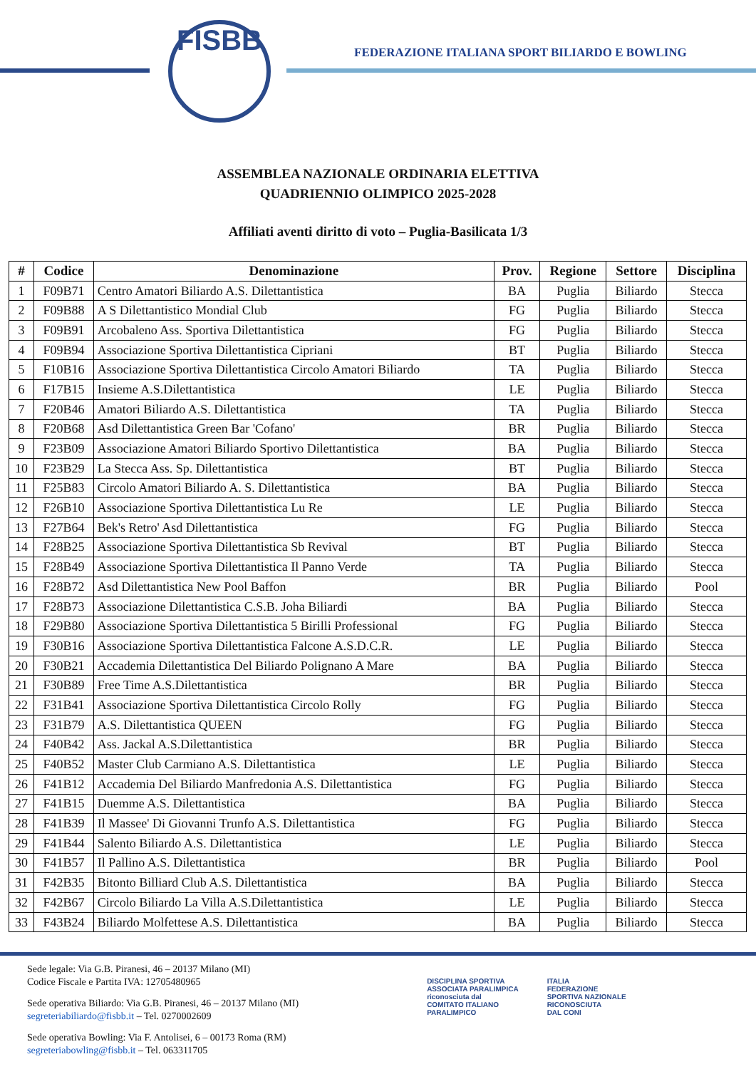FISBB
FEDERAZIONE ITALIANA SPORT BILIARDO E BOWLING
ASSEMBLEA NAZIONALE ORDINARIA ELETTIVA
QUADRIENNIO OLIMPICO 2025-2028
Affiliati aventi diritto di voto – Puglia-Basilicata 1/3
| # | Codice | Denominazione | Prov. | Regione | Settore | Disciplina |
| --- | --- | --- | --- | --- | --- | --- |
| 1 | F09B71 | Centro Amatori Biliardo A.S. Dilettantistica | BA | Puglia | Biliardo | Stecca |
| 2 | F09B88 | A S Dilettantistico Mondial Club | FG | Puglia | Biliardo | Stecca |
| 3 | F09B91 | Arcobaleno Ass. Sportiva Dilettantistica | FG | Puglia | Biliardo | Stecca |
| 4 | F09B94 | Associazione Sportiva Dilettantistica Cipriani | BT | Puglia | Biliardo | Stecca |
| 5 | F10B16 | Associazione Sportiva Dilettantistica Circolo Amatori Biliardo | TA | Puglia | Biliardo | Stecca |
| 6 | F17B15 | Insieme A.S.Dilettantistica | LE | Puglia | Biliardo | Stecca |
| 7 | F20B46 | Amatori Biliardo A.S. Dilettantistica | TA | Puglia | Biliardo | Stecca |
| 8 | F20B68 | Asd Dilettantistica Green Bar 'Cofano' | BR | Puglia | Biliardo | Stecca |
| 9 | F23B09 | Associazione Amatori Biliardo Sportivo Dilettantistica | BA | Puglia | Biliardo | Stecca |
| 10 | F23B29 | La Stecca Ass. Sp. Dilettantistica | BT | Puglia | Biliardo | Stecca |
| 11 | F25B83 | Circolo Amatori Biliardo A. S. Dilettantistica | BA | Puglia | Biliardo | Stecca |
| 12 | F26B10 | Associazione Sportiva Dilettantistica Lu Re | LE | Puglia | Biliardo | Stecca |
| 13 | F27B64 | Bek's Retro' Asd Dilettantistica | FG | Puglia | Biliardo | Stecca |
| 14 | F28B25 | Associazione Sportiva Dilettantistica Sb Revival | BT | Puglia | Biliardo | Stecca |
| 15 | F28B49 | Associazione Sportiva Dilettantistica Il Panno Verde | TA | Puglia | Biliardo | Stecca |
| 16 | F28B72 | Asd Dilettantistica New Pool Baffon | BR | Puglia | Biliardo | Pool |
| 17 | F28B73 | Associazione Dilettantistica C.S.B. Joha Biliardi | BA | Puglia | Biliardo | Stecca |
| 18 | F29B80 | Associazione Sportiva Dilettantistica 5 Birilli Professional | FG | Puglia | Biliardo | Stecca |
| 19 | F30B16 | Associazione Sportiva Dilettantistica Falcone A.S.D.C.R. | LE | Puglia | Biliardo | Stecca |
| 20 | F30B21 | Accademia Dilettantistica Del Biliardo Polignano A Mare | BA | Puglia | Biliardo | Stecca |
| 21 | F30B89 | Free Time A.S.Dilettantistica | BR | Puglia | Biliardo | Stecca |
| 22 | F31B41 | Associazione Sportiva Dilettantistica Circolo Rolly | FG | Puglia | Biliardo | Stecca |
| 23 | F31B79 | A.S. Dilettantistica QUEEN | FG | Puglia | Biliardo | Stecca |
| 24 | F40B42 | Ass. Jackal A.S.Dilettantistica | BR | Puglia | Biliardo | Stecca |
| 25 | F40B52 | Master Club Carmiano A.S. Dilettantistica | LE | Puglia | Biliardo | Stecca |
| 26 | F41B12 | Accademia Del Biliardo Manfredonia A.S. Dilettantistica | FG | Puglia | Biliardo | Stecca |
| 27 | F41B15 | Duemme A.S. Dilettantistica | BA | Puglia | Biliardo | Stecca |
| 28 | F41B39 | Il Massee' Di Giovanni Trunfo A.S. Dilettantistica | FG | Puglia | Biliardo | Stecca |
| 29 | F41B44 | Salento Biliardo A.S. Dilettantistica | LE | Puglia | Biliardo | Stecca |
| 30 | F41B57 | Il Pallino A.S. Dilettantistica | BR | Puglia | Biliardo | Pool |
| 31 | F42B35 | Bitonto Billiard Club A.S. Dilettantistica | BA | Puglia | Biliardo | Stecca |
| 32 | F42B67 | Circolo Biliardo La Villa A.S.Dilettantistica | LE | Puglia | Biliardo | Stecca |
| 33 | F43B24 | Biliardo Molfettese A.S. Dilettantistica | BA | Puglia | Biliardo | Stecca |
Sede legale: Via G.B. Piranesi, 46 – 20137 Milano (MI)
Codice Fiscale e Partita IVA: 12705480965
Sede operativa Biliardo: Via G.B. Piranesi, 46 – 20137 Milano (MI)
segreteriabiliardo@fisbb.it – Tel. 0270002609
Sede operativa Bowling: Via F. Antolisei, 6 – 00173 Roma (RM)
segreteriabowling@fisbb.it – Tel. 063311705
DISCIPLINA SPORTIVA
ASSOCIATA PARALIMPICA
riconosciuta dal
COMITATO ITALIANO
PARALIMPICO
ITALIA
FEDERAZIONE
SPORTIVA NAZIONALE
RICONOSCIUTA
DAL CONI